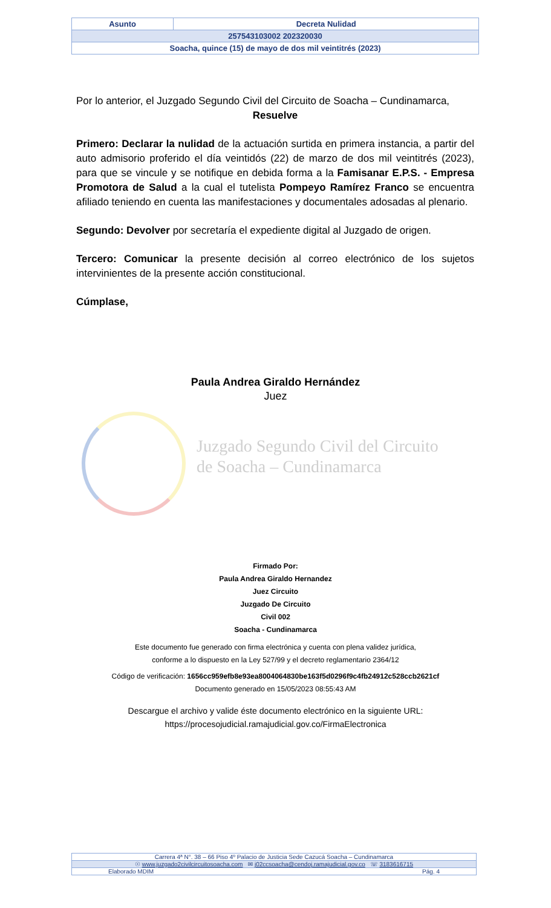| Asunto | Decreta Nulidad |
| 257543103002 202320030 | |
| Soacha, quince (15) de mayo de dos mil veintitrés (2023) | |
Por lo anterior, el Juzgado Segundo Civil del Circuito de Soacha – Cundinamarca,
Resuelve
Primero: Declarar la nulidad de la actuación surtida en primera instancia, a partir del auto admisorio proferido el día veintidós (22) de marzo de dos mil veintitrés (2023), para que se vincule y se notifique en debida forma a la Famisanar E.P.S. - Empresa Promotora de Salud a la cual el tutelista Pompeyo Ramírez Franco se encuentra afiliado teniendo en cuenta las manifestaciones y documentales adosadas al plenario.
Segundo: Devolver por secretaría el expediente digital al Juzgado de origen.
Tercero: Comunicar la presente decisión al correo electrónico de los sujetos intervinientes de la presente acción constitucional.
Cúmplase,
Paula Andrea Giraldo Hernández
Juez
Juzgado Segundo Civil del Circuito
de Soacha – Cundinamarca
Firmado Por:
Paula Andrea Giraldo Hernandez
Juez Circuito
Juzgado De Circuito
Civil 002
Soacha - Cundinamarca
Este documento fue generado con firma electrónica y cuenta con plena validez jurídica,
conforme a lo dispuesto en la Ley 527/99 y el decreto reglamentario 2364/12
Código de verificación: 1656cc959efb8e93ea8004064830be163f5d0296f9c4fb24912c528ccb2621cf
Documento generado en 15/05/2023 08:55:43 AM
Descargue el archivo y valide éste documento electrónico en la siguiente URL:
https://procesojudicial.ramajudicial.gov.co/FirmaElectronica
| Carrera 4ª N°. 38 – 66 Piso 4º Palacio de Justicia Sede Cazucá Soacha – Cundinamarca |
| ☉ www.juzgado2civilcircuitosoacha.com ✉ j02ccsoacha@cendoj.ramajudicial.gov.co ☏ 3183616715 |
| Elaborado MDIM Pág. 4 |